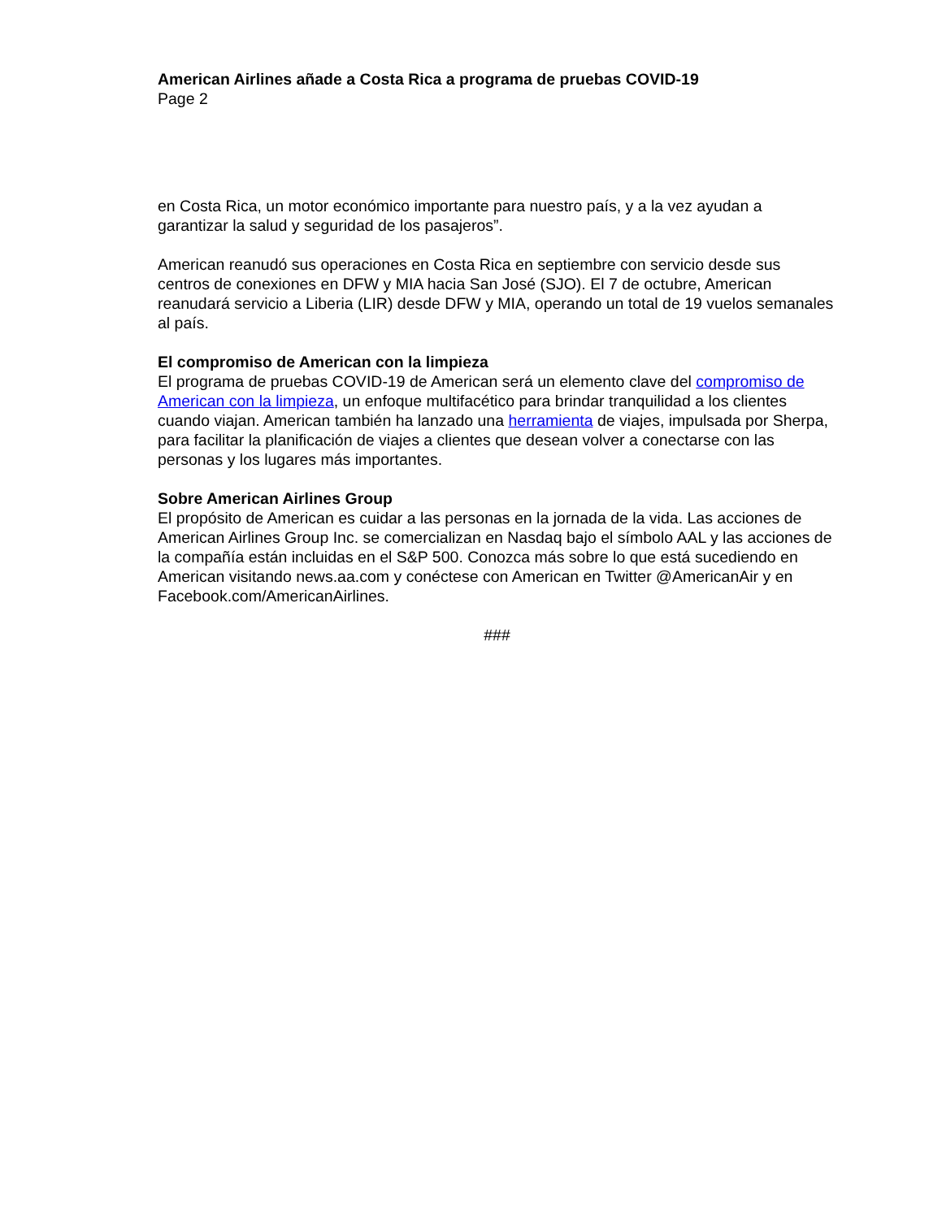American Airlines añade a Costa Rica a programa de pruebas COVID-19
Page 2
en Costa Rica, un motor económico importante para nuestro país, y a la vez ayudan a garantizar la salud y seguridad de los pasajeros”.
American reanudó sus operaciones en Costa Rica en septiembre con servicio desde sus centros de conexiones en DFW y MIA hacia San José (SJO). El 7 de octubre, American reanudará servicio a Liberia (LIR) desde DFW y MIA, operando un total de 19 vuelos semanales al país.
El compromiso de American con la limpieza
El programa de pruebas COVID-19 de American será un elemento clave del compromiso de American con la limpieza, un enfoque multifacético para brindar tranquilidad a los clientes cuando viajan. American también ha lanzado una herramienta de viajes, impulsada por Sherpa, para facilitar la planificación de viajes a clientes que desean volver a conectarse con las personas y los lugares más importantes.
Sobre American Airlines Group
El propósito de American es cuidar a las personas en la jornada de la vida. Las acciones de American Airlines Group Inc. se comercializan en Nasdaq bajo el símbolo AAL y las acciones de la compañía están incluidas en el S&P 500. Conozca más sobre lo que está sucediendo en American visitando news.aa.com y conéctese con American en Twitter @AmericanAir y en Facebook.com/AmericanAirlines.
###